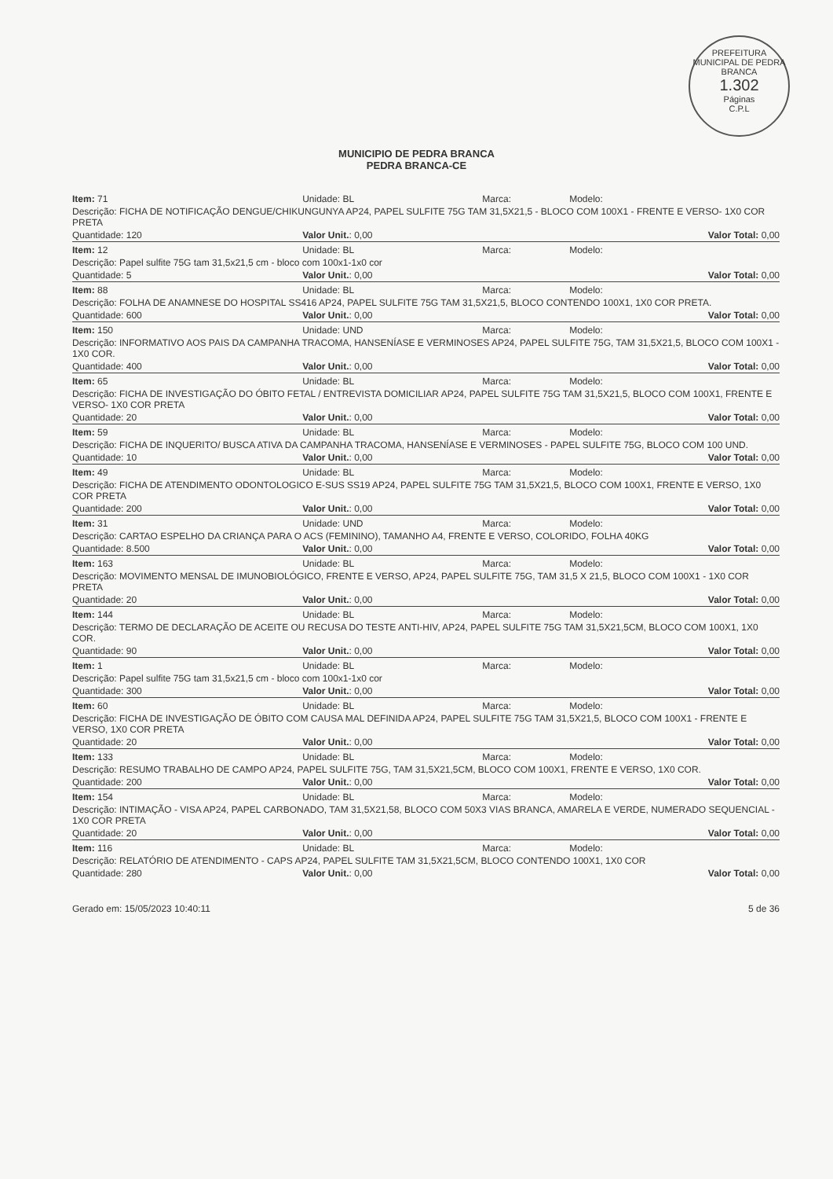PREFEITURA MUNICIPAL DE PEDRA BRANCA
1.302
Páginas
C.P.L
MUNICIPIO DE PEDRA BRANCA
PEDRA BRANCA-CE
| Item: 71 | Unidade: BL | Marca: | Modelo: |
| Descrição: FICHA DE NOTIFICAÇÃO DENGUE/CHIKUNGUNYA AP24, PAPEL SULFITE 75G TAM 31,5X21,5 - BLOCO COM 100X1 - FRENTE E VERSO- 1X0 COR PRETA | | | |
| Quantidade: 120 | Valor Unit. : 0,00 | | Valor Total: 0,00 |
| Item: 12 | Unidade: BL | Marca: | Modelo: |
| Descrição: Papel sulfite 75G tam 31,5x21,5 cm - bloco com 100x1-1x0 cor | | | |
| Quantidade: 5 | Valor Unit. : 0,00 | | Valor Total: 0,00 |
| Item: 88 | Unidade: BL | Marca: | Modelo: |
| Descrição: FOLHA DE ANAMNESE DO HOSPITAL SS416 AP24, PAPEL SULFITE 75G TAM 31,5X21,5, BLOCO CONTENDO 100X1, 1X0 COR PRETA. | | | |
| Quantidade: 600 | Valor Unit. : 0,00 | | Valor Total: 0,00 |
| Item: 150 | Unidade: UND | Marca: | Modelo: |
| Descrição: INFORMATIVO AOS PAIS DA CAMPANHA TRACOMA, HANSENÍASE E VERMINOSES AP24, PAPEL SULFITE 75G, TAM 31,5X21,5, BLOCO COM 100X1 - 1X0 COR. | | | |
| Quantidade: 400 | Valor Unit. : 0,00 | | Valor Total: 0,00 |
| Item: 65 | Unidade: BL | Marca: | Modelo: |
| Descrição: FICHA DE INVESTIGAÇÃO DO ÓBITO FETAL / ENTREVISTA DOMICILIAR AP24, PAPEL SULFITE 75G TAM 31,5X21,5, BLOCO COM 100X1, FRENTE E VERSO- 1X0 COR PRETA | | | |
| Quantidade: 20 | Valor Unit. : 0,00 | | Valor Total: 0,00 |
| Item: 59 | Unidade: BL | Marca: | Modelo: |
| Descrição: FICHA DE INQUERITO/ BUSCA ATIVA DA CAMPANHA TRACOMA, HANSENÍASE E VERMINOSES - PAPEL SULFITE 75G, BLOCO COM 100 UND. | | | |
| Quantidade: 10 | Valor Unit. : 0,00 | | Valor Total: 0,00 |
| Item: 49 | Unidade: BL | Marca: | Modelo: |
| Descrição: FICHA DE ATENDIMENTO ODONTOLOGICO E-SUS SS19 AP24, PAPEL SULFITE 75G TAM 31,5X21,5, BLOCO COM 100X1, FRENTE E VERSO, 1X0 COR PRETA | | | |
| Quantidade: 200 | Valor Unit. : 0,00 | | Valor Total: 0,00 |
| Item: 31 | Unidade: UND | Marca: | Modelo: |
| Descrição: CARTAO ESPELHO DA CRIANÇA PARA O ACS (FEMININO), TAMANHO A4, FRENTE E VERSO, COLORIDO, FOLHA 40KG | | | |
| Quantidade: 8.500 | Valor Unit. : 0,00 | | Valor Total: 0,00 |
| Item: 163 | Unidade: BL | Marca: | Modelo: |
| Descrição: MOVIMENTO MENSAL DE IMUNOBIOLÓGICO, FRENTE E VERSO, AP24, PAPEL SULFITE 75G, TAM 31,5 X 21,5, BLOCO COM 100X1 - 1X0 COR PRETA | | | |
| Quantidade: 20 | Valor Unit. : 0,00 | | Valor Total: 0,00 |
| Item: 144 | Unidade: BL | Marca: | Modelo: |
| Descrição: TERMO DE DECLARAÇÃO DE ACEITE OU RECUSA DO TESTE ANTI-HIV, AP24, PAPEL SULFITE 75G TAM 31,5X21,5CM, BLOCO COM 100X1, 1X0 COR. | | | |
| Quantidade: 90 | Valor Unit. : 0,00 | | Valor Total: 0,00 |
| Item: 1 | Unidade: BL | Marca: | Modelo: |
| Descrição: Papel sulfite 75G tam 31,5x21,5 cm - bloco com 100x1-1x0 cor | | | |
| Quantidade: 300 | Valor Unit. : 0,00 | | Valor Total: 0,00 |
| Item: 60 | Unidade: BL | Marca: | Modelo: |
| Descrição: FICHA DE INVESTIGAÇÃO DE ÓBITO COM CAUSA MAL DEFINIDA AP24, PAPEL SULFITE 75G TAM 31,5X21,5, BLOCO COM 100X1 - FRENTE E VERSO, 1X0 COR PRETA | | | |
| Quantidade: 20 | Valor Unit. : 0,00 | | Valor Total: 0,00 |
| Item: 133 | Unidade: BL | Marca: | Modelo: |
| Descrição: RESUMO TRABALHO DE CAMPO AP24, PAPEL SULFITE 75G, TAM 31,5X21,5CM, BLOCO COM 100X1, FRENTE E VERSO, 1X0 COR. | | | |
| Quantidade: 200 | Valor Unit. : 0,00 | | Valor Total: 0,00 |
| Item: 154 | Unidade: BL | Marca: | Modelo: |
| Descrição: INTIMAÇÃO - VISA AP24, PAPEL CARBONADO, TAM 31,5X21,58, BLOCO COM 50X3 VIAS BRANCA, AMARELA E VERDE, NUMERADO SEQUENCIAL - 1X0 COR PRETA | | | |
| Quantidade: 20 | Valor Unit. : 0,00 | | Valor Total: 0,00 |
| Item: 116 | Unidade: BL | Marca: | Modelo: |
| Descrição: RELATÓRIO DE ATENDIMENTO - CAPS AP24, PAPEL SULFITE TAM 31,5X21,5CM, BLOCO CONTENDO 100X1, 1X0 COR | | | |
| Quantidade: 280 | Valor Unit. : 0,00 | | Valor Total: 0,00 |
Gerado em: 15/05/2023 10:40:11 5 de 36